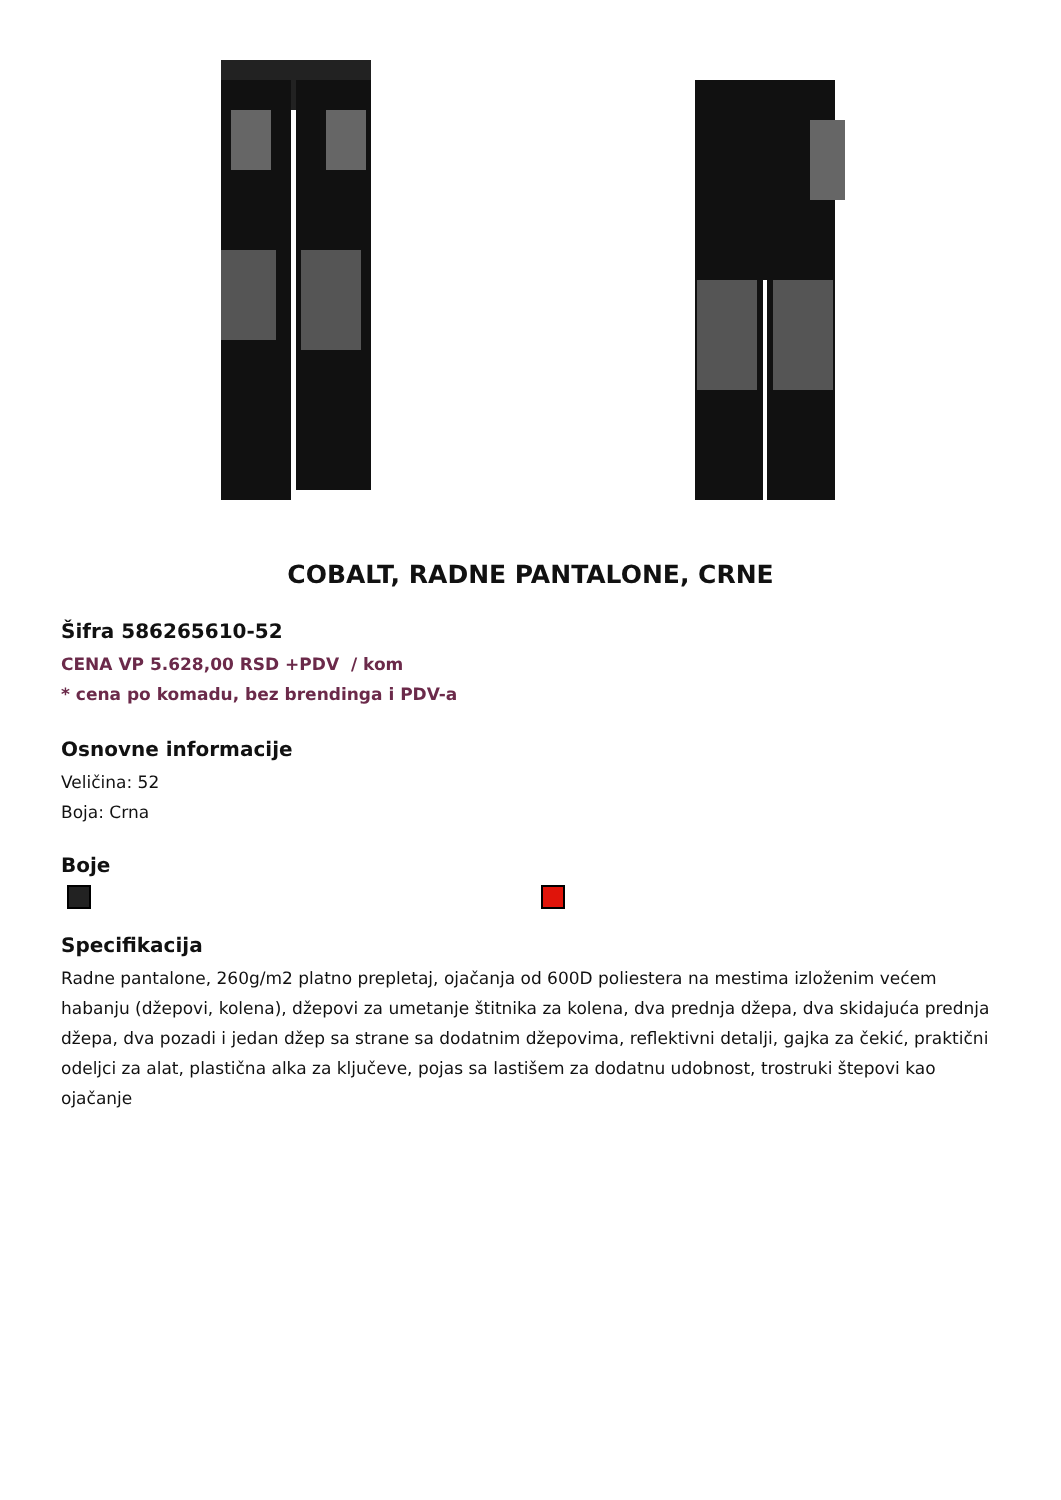COBALT, RADNE PANTALONE, CRNE
Šifra 586265610-52
CENA VP 5.628,00 RSD +PDV / kom
* cena po komadu, bez brendinga i PDV-a
Osnovne informacije
Veličina: 52
Boja: Crna
Boje
Specifikacija
Radne pantalone, 260g/m2 platno prepletaj, ojačanja od 600D poliestera na mestima izloženim većem habanju (džepovi, kolena), džepovi za umetanje štitnika za kolena, dva prednja džepa, dva skidajuća prednja džepa, dva pozadi i jedan džep sa strane sa dodatnim džepovima, reflektivni detalji, gajka za čekić, praktični odeljci za alat, plastična alka za ključeve, pojas sa lastišem za dodatnu udobnost, trostruki štepovi kao ojačanje